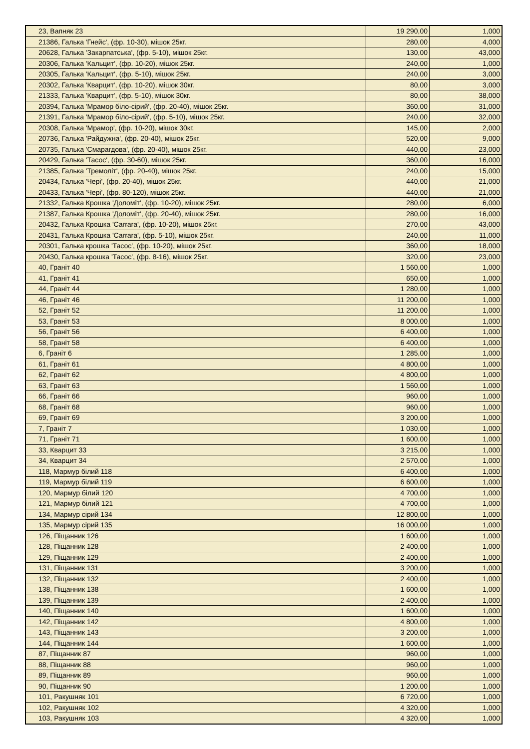| 23, Вапняк 23 | 19 290,00 | 1,000 |
| 21386, Галька 'Гнейс', (фр. 10-30), мішок 25кг. | 280,00 | 4,000 |
| 20628, Галька 'Закарпатська', (фр. 5-10), мішок 25кг. | 130,00 | 43,000 |
| 20306, Галька 'Кальцит', (фр. 10-20), мішок 25кг. | 240,00 | 1,000 |
| 20305, Галька 'Кальцит', (фр. 5-10), мішок 25кг. | 240,00 | 3,000 |
| 20302, Галька 'Кварцит', (фр. 10-20), мішок 30кг. | 80,00 | 3,000 |
| 21333, Галька 'Кварцит', (фр. 5-10), мішок 30кг. | 80,00 | 38,000 |
| 20394, Галька 'Мрамор біло-сірий', (фр. 20-40), мішок 25кг. | 360,00 | 31,000 |
| 21391, Галька 'Мрамор біло-сірий', (фр. 5-10), мішок 25кг. | 240,00 | 32,000 |
| 20308, Галька 'Мрамор', (фр. 10-20), мішок 30кг. | 145,00 | 2,000 |
| 20736, Галька 'Райдужна', (фр. 20-40), мішок 25кг. | 520,00 | 9,000 |
| 20735, Галька 'Смарагдова', (фр. 20-40), мішок 25кг. | 440,00 | 23,000 |
| 20429, Галька 'Тасос', (фр. 30-60), мішок 25кг. | 360,00 | 16,000 |
| 21385, Галька 'Тремоліт', (фр. 20-40), мішок 25кг. | 240,00 | 15,000 |
| 20434, Галька 'Чері', (фр. 20-40), мішок 25кг. | 440,00 | 21,000 |
| 20433, Галька 'Чері', (фр. 80-120), мішок 25кг. | 440,00 | 21,000 |
| 21332, Галька Крошка 'Доломіт', (фр. 10-20), мішок 25кг. | 280,00 | 6,000 |
| 21387, Галька Крошка 'Доломіт', (фр. 20-40), мішок 25кг. | 280,00 | 16,000 |
| 20432, Галька Крошка 'Carrara', (фр. 10-20), мішок 25кг. | 270,00 | 43,000 |
| 20431, Галька Крошка 'Carrara', (фр. 5-10), мішок 25кг. | 240,00 | 11,000 |
| 20301, Галька крошка 'Тасос', (фр. 10-20), мішок 25кг. | 360,00 | 18,000 |
| 20430, Галька крошка 'Тасос', (фр. 8-16), мішок 25кг. | 320,00 | 23,000 |
| 40, Граніт 40 | 1 560,00 | 1,000 |
| 41, Граніт 41 | 650,00 | 1,000 |
| 44, Граніт 44 | 1 280,00 | 1,000 |
| 46, Граніт 46 | 11 200,00 | 1,000 |
| 52, Граніт 52 | 11 200,00 | 1,000 |
| 53, Граніт 53 | 8 000,00 | 1,000 |
| 56, Граніт 56 | 6 400,00 | 1,000 |
| 58, Граніт 58 | 6 400,00 | 1,000 |
| 6, Граніт 6 | 1 285,00 | 1,000 |
| 61, Граніт 61 | 4 800,00 | 1,000 |
| 62, Граніт 62 | 4 800,00 | 1,000 |
| 63, Граніт 63 | 1 560,00 | 1,000 |
| 66, Граніт 66 | 960,00 | 1,000 |
| 68, Граніт 68 | 960,00 | 1,000 |
| 69, Граніт 69 | 3 200,00 | 1,000 |
| 7, Граніт 7 | 1 030,00 | 1,000 |
| 71, Граніт 71 | 1 600,00 | 1,000 |
| 33, Кварцит 33 | 3 215,00 | 1,000 |
| 34, Кварцит 34 | 2 570,00 | 1,000 |
| 118, Мармур білий 118 | 6 400,00 | 1,000 |
| 119, Мармур білий 119 | 6 600,00 | 1,000 |
| 120, Мармур білий 120 | 4 700,00 | 1,000 |
| 121, Мармур білий 121 | 4 700,00 | 1,000 |
| 134, Мармур сірий 134 | 12 800,00 | 1,000 |
| 135, Мармур сірий 135 | 16 000,00 | 1,000 |
| 126, Піщанник 126 | 1 600,00 | 1,000 |
| 128, Піщанник 128 | 2 400,00 | 1,000 |
| 129, Піщанник 129 | 2 400,00 | 1,000 |
| 131, Піщанник 131 | 3 200,00 | 1,000 |
| 132, Піщанник 132 | 2 400,00 | 1,000 |
| 138, Піщанник 138 | 1 600,00 | 1,000 |
| 139, Піщанник 139 | 2 400,00 | 1,000 |
| 140, Піщанник 140 | 1 600,00 | 1,000 |
| 142, Піщанник 142 | 4 800,00 | 1,000 |
| 143, Піщанник 143 | 3 200,00 | 1,000 |
| 144, Піщанник 144 | 1 600,00 | 1,000 |
| 87, Піщанник 87 | 960,00 | 1,000 |
| 88, Піщанник 88 | 960,00 | 1,000 |
| 89, Піщанник 89 | 960,00 | 1,000 |
| 90, Піщанник 90 | 1 200,00 | 1,000 |
| 101, Ракушняк 101 | 6 720,00 | 1,000 |
| 102, Ракушняк 102 | 4 320,00 | 1,000 |
| 103, Ракушняк 103 | 4 320,00 | 1,000 |